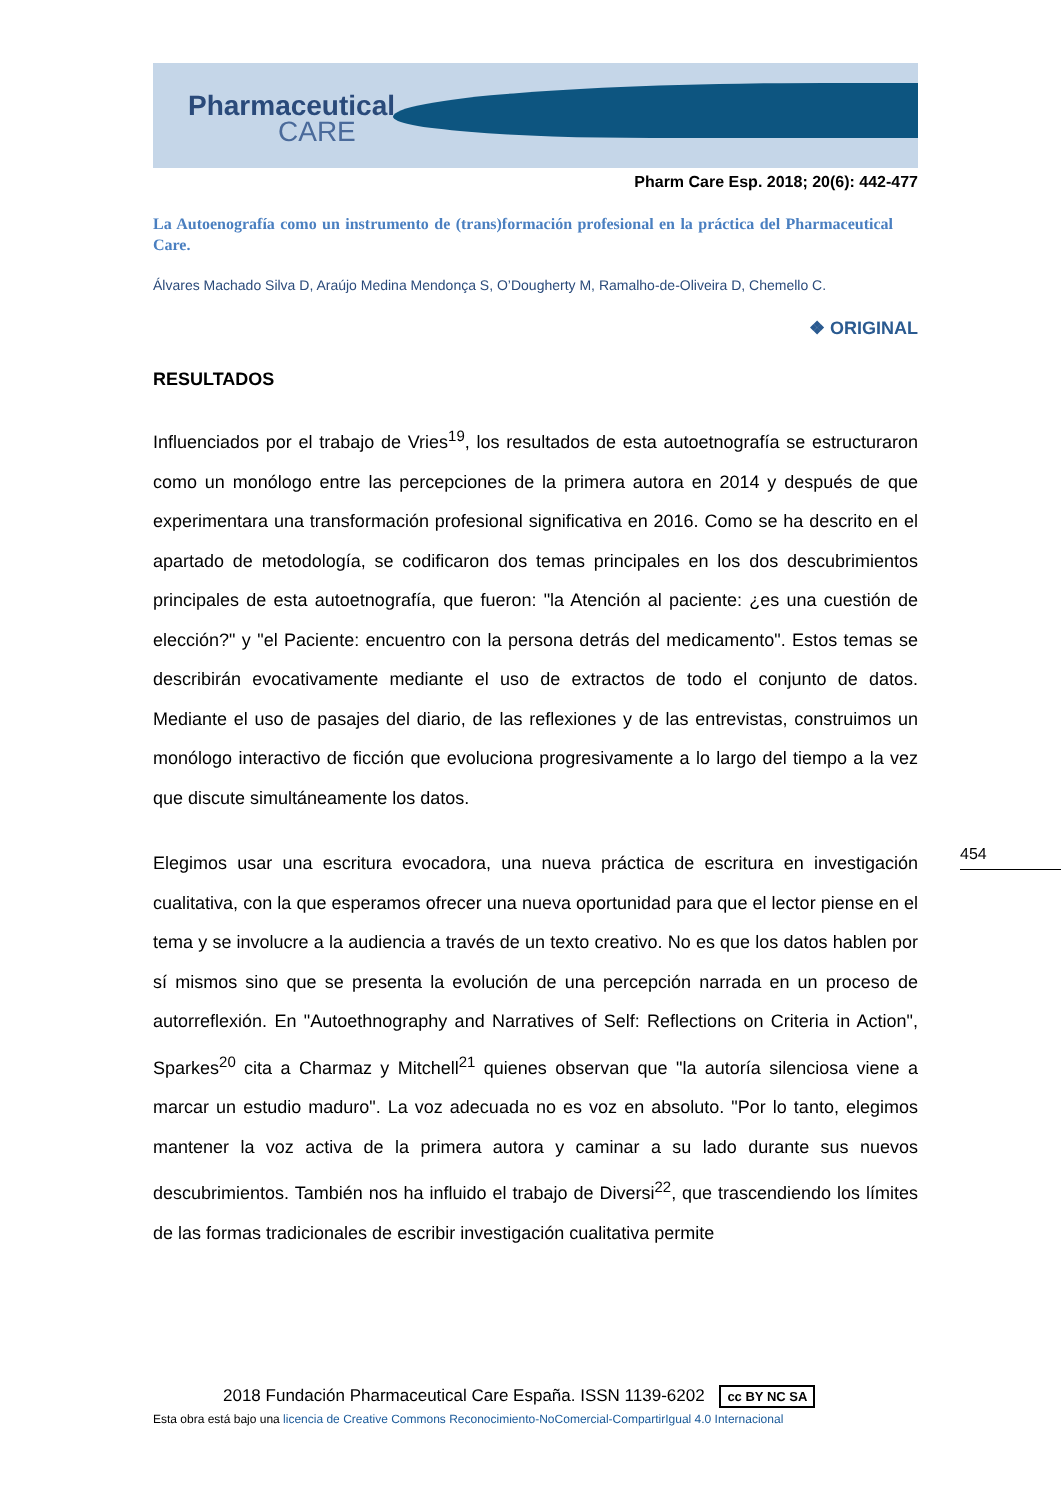Pharmaceutical
CARE
Pharm Care Esp. 2018; 20(6): 442-477
La Autoenografía como un instrumento de (trans)formación profesional en la práctica del Pharmaceutical Care.
Álvares Machado Silva D, Araújo Medina Mendonça S, O’Dougherty M, Ramalho-de-Oliveira D, Chemello C.
❖ ORIGINAL
RESULTADOS
Influenciados por el trabajo de Vries<sup>19</sup>, los resultados de esta autoetnografía se estructuraron como un monólogo entre las percepciones de la primera autora en 2014 y después de que experimentara una transformación profesional significativa en 2016. Como se ha descrito en el apartado de metodología, se codificaron dos temas principales en los dos descubrimientos principales de esta autoetnografía, que fueron: "la Atención al paciente: ¿es una cuestión de elección?" y "el Paciente: encuentro con la persona detrás del medicamento". Estos temas se describirán evocativamente mediante el uso de extractos de todo el conjunto de datos. Mediante el uso de pasajes del diario, de las reflexiones y de las entrevistas, construimos un monólogo interactivo de ficción que evoluciona progresivamente a lo largo del tiempo a la vez que discute simultáneamente los datos.
Elegimos usar una escritura evocadora, una nueva práctica de escritura en investigación cualitativa, con la que esperamos ofrecer una nueva oportunidad para que el lector piense en el tema y se involucre a la audiencia a través de un texto creativo. No es que los datos hablen por sí mismos sino que se presenta la evolución de una percepción narrada en un proceso de autorreflexión. En "Autoethnography and Narratives of Self: Reflections on Criteria in Action", Sparkes<sup>20</sup> cita a Charmaz y Mitchell<sup>21</sup> quienes observan que "la autoría silenciosa viene a marcar un estudio maduro". La voz adecuada no es voz en absoluto. "Por lo tanto, elegimos mantener la voz activa de la primera autora y caminar a su lado durante sus nuevos descubrimientos. También nos ha influido el trabajo de Diversi<sup>22</sup>, que trascendiendo los límites de las formas tradicionales de escribir investigación cualitativa permite
454
2018 Fundación Pharmaceutical Care España. ISSN 1139-6202 cc BY NC SA
Esta obra está bajo una licencia de Creative Commons Reconocimiento-NoComercial-CompartirIgual 4.0 Internacional